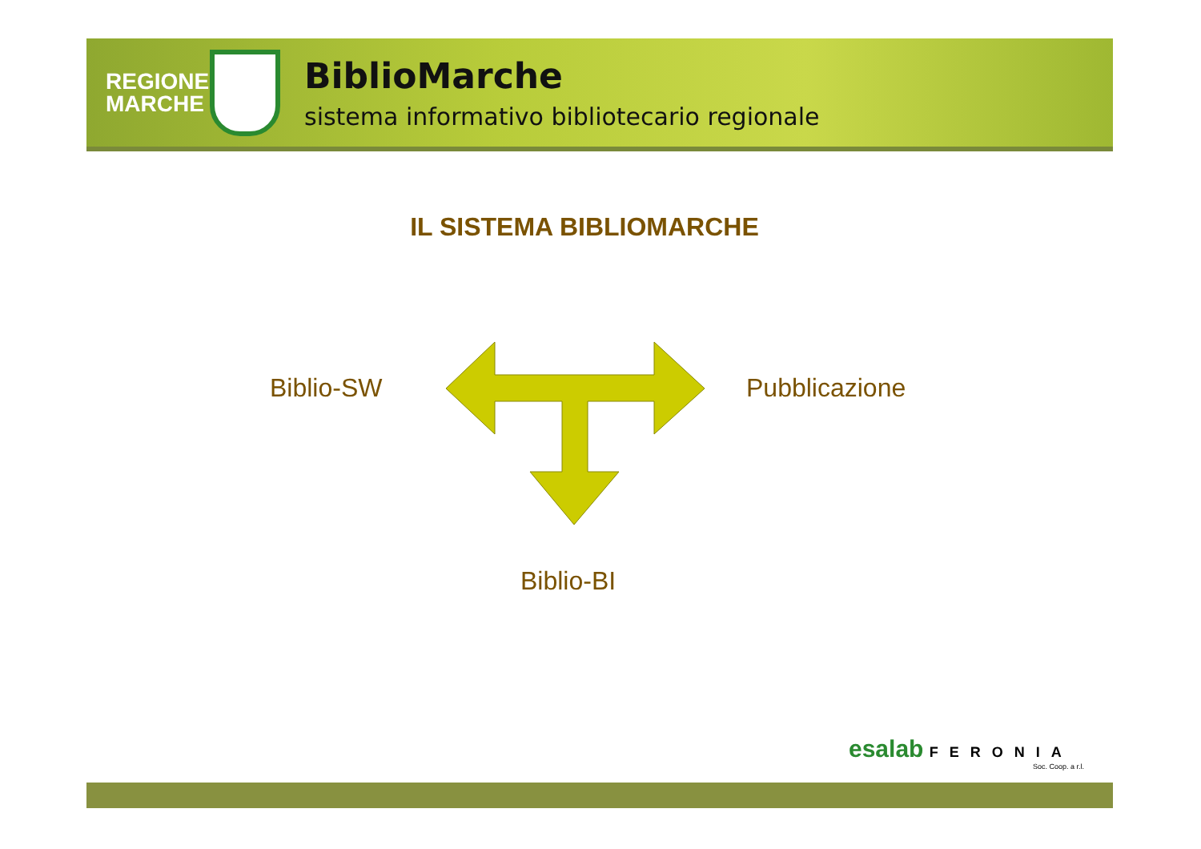REGIONE MARCHE
BiblioMarche
sistema informativo bibliotecario regionale
IL SISTEMA BIBLIOMARCHE
Biblio-SW Pubblicazione
Biblio-BI
esalab FERONIA
Soc. Coop. a r.l.